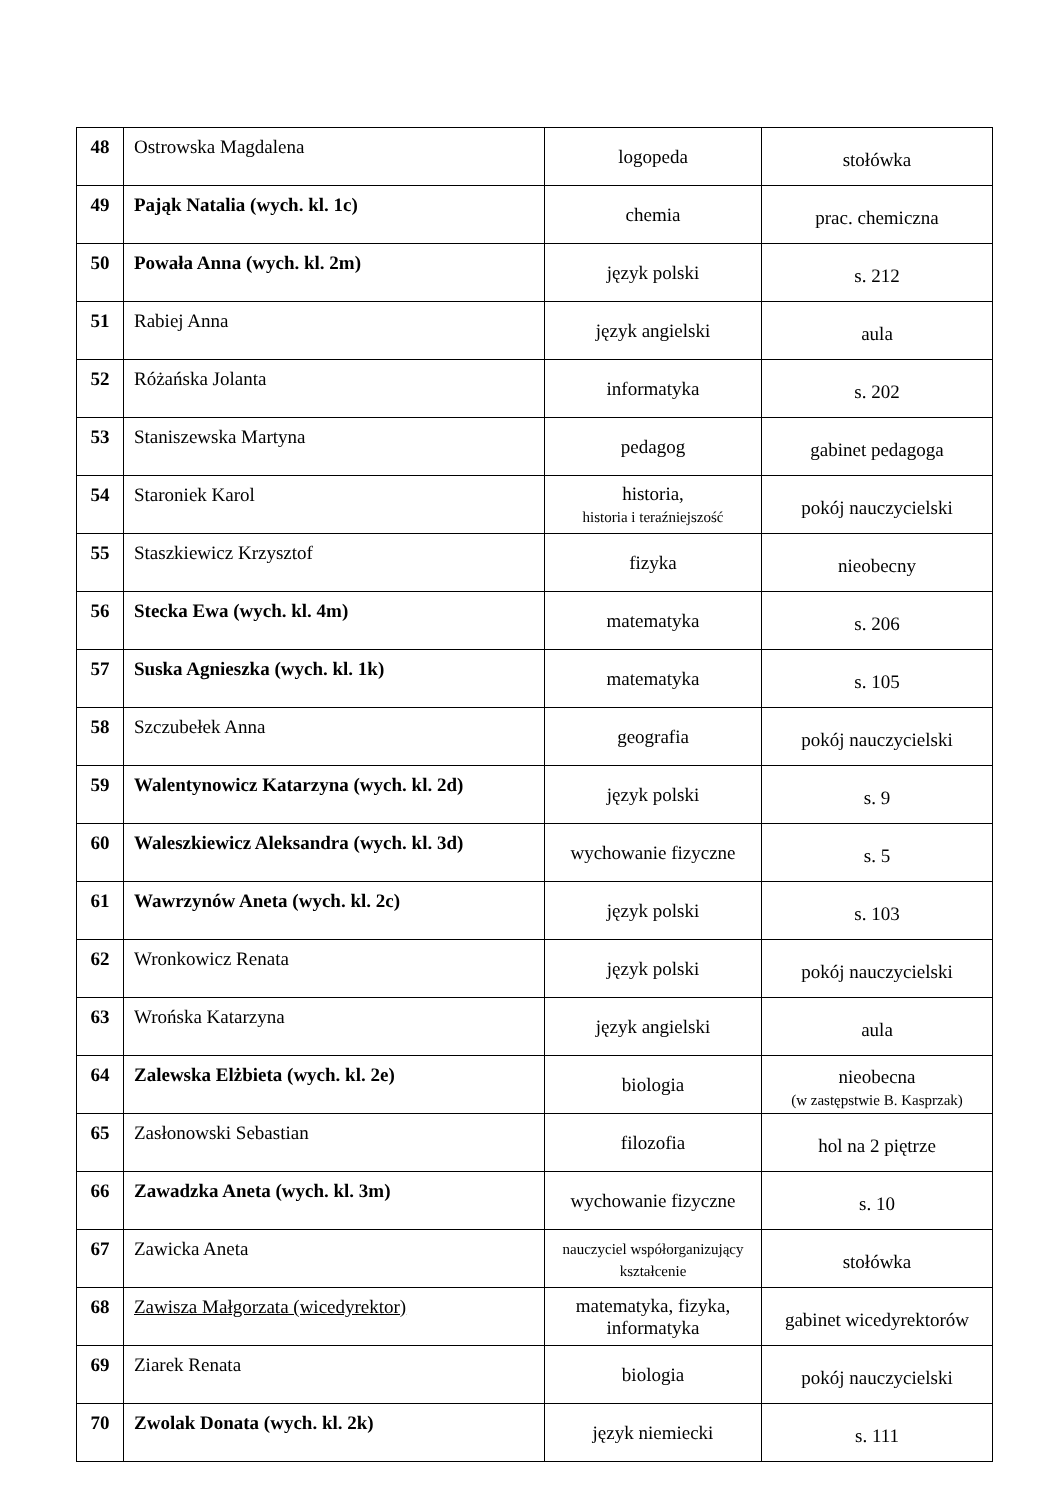| 48 | Ostrowska Magdalena | logopeda | stołówka |
| 49 | Pająk Natalia (wych. kl. 1c) | chemia | prac. chemiczna |
| 50 | Powała Anna (wych. kl. 2m) | język polski | s. 212 |
| 51 | Rabiej Anna | język angielski | aula |
| 52 | Różańska Jolanta | informatyka | s. 202 |
| 53 | Staniszewska Martyna | pedagog | gabinet pedagoga |
| 54 | Staroniek Karol | historia, historia i teraźniejszość | pokój nauczycielski |
| 55 | Staszkiewicz Krzysztof | fizyka | nieobecny |
| 56 | Stecka Ewa (wych. kl. 4m) | matematyka | s. 206 |
| 57 | Suska Agnieszka (wych. kl. 1k) | matematyka | s. 105 |
| 58 | Szczubełek Anna | geografia | pokój nauczycielski |
| 59 | Walentynowicz Katarzyna (wych. kl. 2d) | język polski | s. 9 |
| 60 | Waleszkiewicz Aleksandra (wych. kl. 3d) | wychowanie fizyczne | s. 5 |
| 61 | Wawrzynów Aneta (wych. kl. 2c) | język polski | s. 103 |
| 62 | Wronkowicz Renata | język polski | pokój nauczycielski |
| 63 | Wrońska Katarzyna | język angielski | aula |
| 64 | Zalewska Elżbieta (wych. kl. 2e) | biologia | nieobecna (w zastępstwie B. Kasprzak) |
| 65 | Zasłonowski Sebastian | filozofia | hol na 2 piętrze |
| 66 | Zawadzka Aneta (wych. kl. 3m) | wychowanie fizyczne | s. 10 |
| 67 | Zawicka Aneta | nauczyciel współorganizujący kształcenie | stołówka |
| 68 | Zawisza Małgorzata (wicedyrektor) | matematyka, fizyka, informatyka | gabinet wicedyrektorów |
| 69 | Ziarek Renata | biologia | pokój nauczycielski |
| 70 | Zwolak Donata (wych. kl. 2k) | język niemiecki | s. 111 |